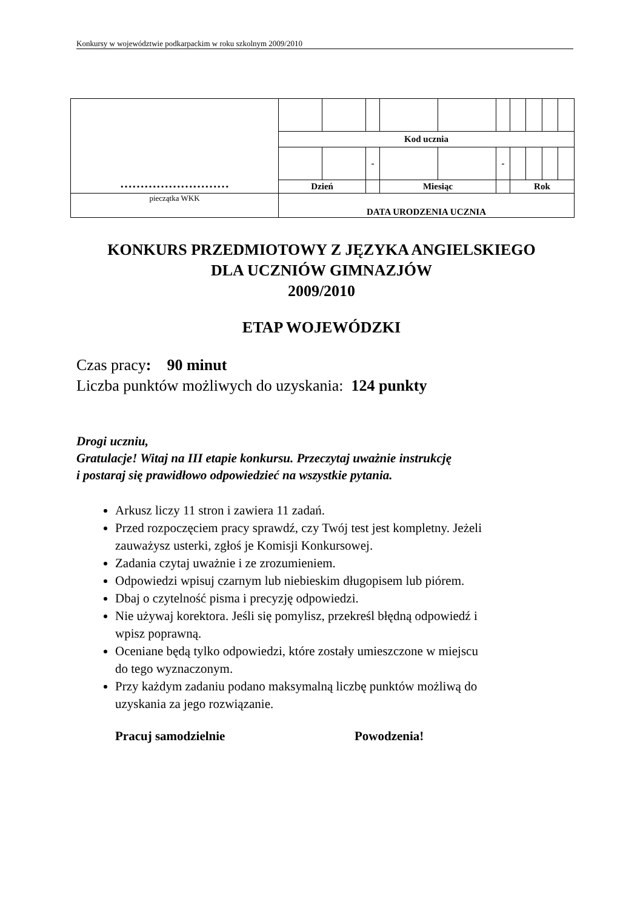Konkursy w województwie podkarpackim w roku szkolnym 2009/2010
| ……………………… | | | | | | | | | | |
| | Kod ucznia | | | | | | | | | |
| | | | - | | | - | | | | |
| | Dzień | | | Miesiąc | | | Rok | | | |
| pieczątka WKK | DATA URODZENIA UCZNIA | | | | | | | | | |
KONKURS PRZEDMIOTOWY Z JĘZYKA ANGIELSKIEGO
DLA UCZNIÓW GIMNAZJÓW
2009/2010
ETAP WOJEWÓDZKI
Czas pracy: 90 minut
Liczba punktów możliwych do uzyskania: 124 punkty
Drogi uczniu,
Gratulacje! Witaj na III etapie konkursu. Przeczytaj uważnie instrukcję
i postaraj się prawidłowo odpowiedzieć na wszystkie pytania.
Arkusz liczy 11 stron i zawiera 11 zadań.
Przed rozpoczęciem pracy sprawdź, czy Twój test jest kompletny. Jeżeli zauważysz usterki, zgłoś je Komisji Konkursowej.
Zadania czytaj uważnie i ze zrozumieniem.
Odpowiedzi wpisuj czarnym lub niebieskim długopisem lub piórem.
Dbaj o czytelność pisma i precyzję odpowiedzi.
Nie używaj korektora. Jeśli się pomylisz, przekreśl błędną odpowiedź i wpisz poprawną.
Oceniane będą tylko odpowiedzi, które zostały umieszczone w miejscu do tego wyznaczonym.
Przy każdym zadaniu podano maksymalną liczbę punktów możliwą do uzyskania za jego rozwiązanie.
Pracuj samodzielnie Powodzenia!